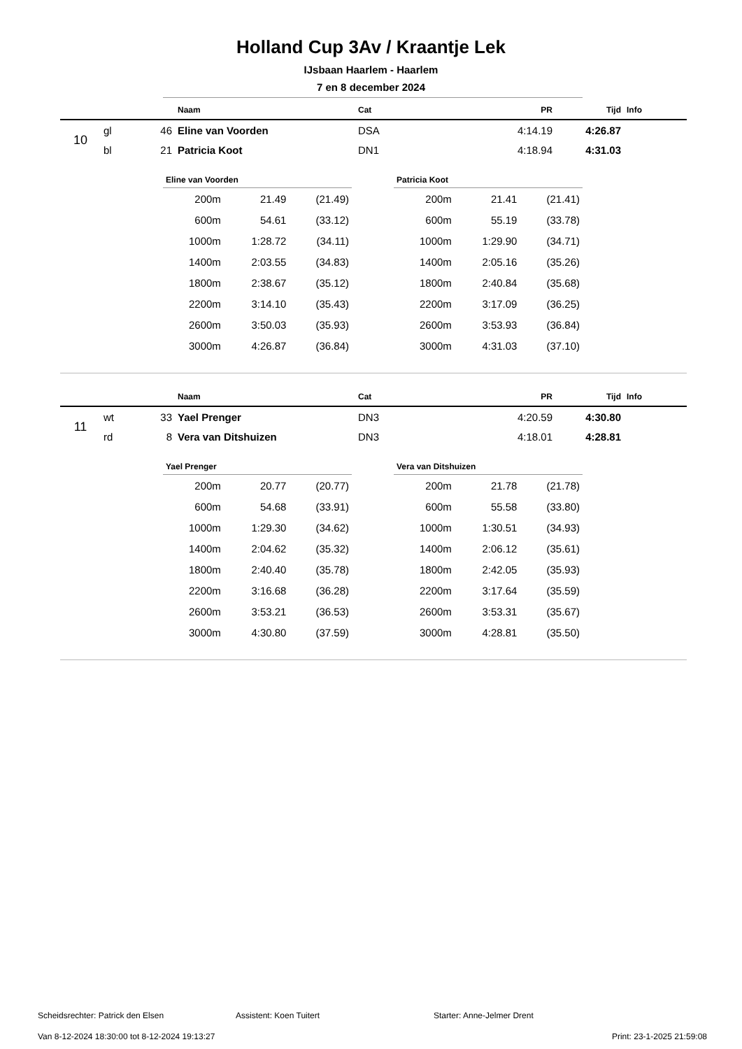Holland Cup 3Av / Kraantje Lek
IJsbaan Haarlem - Haarlem
7 en 8 december 2024
| | | | Naam | Cat | PR | Tijd | Info |
| --- | --- | --- | --- | --- | --- | --- | --- |
| 10 | gl | 46 | Eline van Voorden | DSA | 4:14.19 | 4:26.87 | |
| | bl | 21 | Patricia Koot | DN1 | 4:18.94 | 4:31.03 | |
| Eline van Voorden | | |
| --- | --- | --- |
| 200m | 21.49 | (21.49) |
| 600m | 54.61 | (33.12) |
| 1000m | 1:28.72 | (34.11) |
| 1400m | 2:03.55 | (34.83) |
| 1800m | 2:38.67 | (35.12) |
| 2200m | 3:14.10 | (35.43) |
| 2600m | 3:50.03 | (35.93) |
| 3000m | 4:26.87 | (36.84) |
| Patricia Koot | | |
| --- | --- | --- |
| 200m | 21.41 | (21.41) |
| 600m | 55.19 | (33.78) |
| 1000m | 1:29.90 | (34.71) |
| 1400m | 2:05.16 | (35.26) |
| 1800m | 2:40.84 | (35.68) |
| 2200m | 3:17.09 | (36.25) |
| 2600m | 3:53.93 | (36.84) |
| 3000m | 4:31.03 | (37.10) |
| | | | Naam | Cat | PR | Tijd | Info |
| --- | --- | --- | --- | --- | --- | --- | --- |
| 11 | wt | 33 | Yael Prenger | DN3 | 4:20.59 | 4:30.80 | |
| | rd | 8 | Vera van Ditshuizen | DN3 | 4:18.01 | 4:28.81 | |
| Yael Prenger | | |
| --- | --- | --- |
| 200m | 20.77 | (20.77) |
| 600m | 54.68 | (33.91) |
| 1000m | 1:29.30 | (34.62) |
| 1400m | 2:04.62 | (35.32) |
| 1800m | 2:40.40 | (35.78) |
| 2200m | 3:16.68 | (36.28) |
| 2600m | 3:53.21 | (36.53) |
| 3000m | 4:30.80 | (37.59) |
| Vera van Ditshuizen | | |
| --- | --- | --- |
| 200m | 21.78 | (21.78) |
| 600m | 55.58 | (33.80) |
| 1000m | 1:30.51 | (34.93) |
| 1400m | 2:06.12 | (35.61) |
| 1800m | 2:42.05 | (35.93) |
| 2200m | 3:17.64 | (35.59) |
| 2600m | 3:53.31 | (35.67) |
| 3000m | 4:28.81 | (35.50) |
Scheidsrechter: Patrick den Elsen Assistent: Koen Tuitert Starter: Anne-Jelmer Drent
Van 8-12-2024 18:30:00 tot 8-12-2024 19:13:27 Print: 23-1-2025 21:59:08